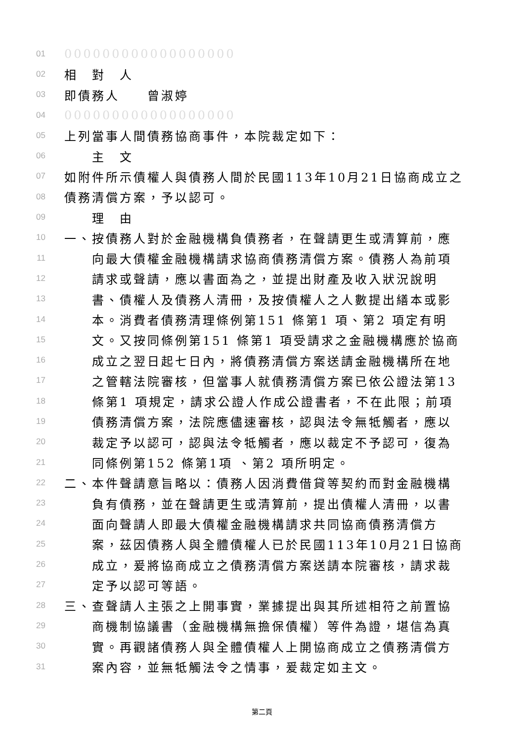01 000000000000000000
02 相　對　人
03 即債務人　　曾淑婷
04 000000000000000000
05 上列當事人間債務協商事件，本院裁定如下：
06　　主　文
07 如附件所示債權人與債務人間於民國113年10月21日協商成立之
08 債務清償方案，予以認可。
09　　理　由
10 一、按債務人對於金融機構負債務者，在聲請更生或清算前，應
11　　向最大債權金融機構請求協商債務清償方案。債務人為前項
12　　請求或聲請，應以書面為之，並提出財產及收入狀況說明
13　　書、債權人及債務人清冊，及按債權人之人數提出繕本或影
14　　本。消費者債務清理條例第151 條第1 項、第2 項定有明
15　　文。又按同條例第151 條第1 項受請求之金融機構應於協商
16　　成立之翌日起七日內，將債務清償方案送請金融機構所在地
17　　之管轄法院審核，但當事人就債務清償方案已依公證法第13
18　　條第1 項規定，請求公證人作成公證書者，不在此限；前項
19　　債務清償方案，法院應儘速審核，認與法令無牴觸者，應以
20　　裁定予以認可，認與法令牴觸者，應以裁定不予認可，復為
21　　同條例第152 條第1項 、第2 項所明定。
22 二、本件聲請意旨略以：債務人因消費借貸等契約而對金融機構
23　　負有債務，並在聲請更生或清算前，提出債權人清冊，以書
24　　面向聲請人即最大債權金融機構請求共同協商債務清償方
25　　案，茲因債務人與全體債權人已於民國113年10月21日協商
26　　成立，爰將協商成立之債務清償方案送請本院審核，請求裁
27　　定予以認可等語。
28 三、查聲請人主張之上開事實，業據提出與其所述相符之前置協
29　　商機制協議書（金融機構無擔保債權）等件為證，堪信為真
30　　實。再觀諸債務人與全體債權人上開協商成立之債務清償方
31　　案內容，並無牴觸法令之情事，爰裁定如主文。
第二頁